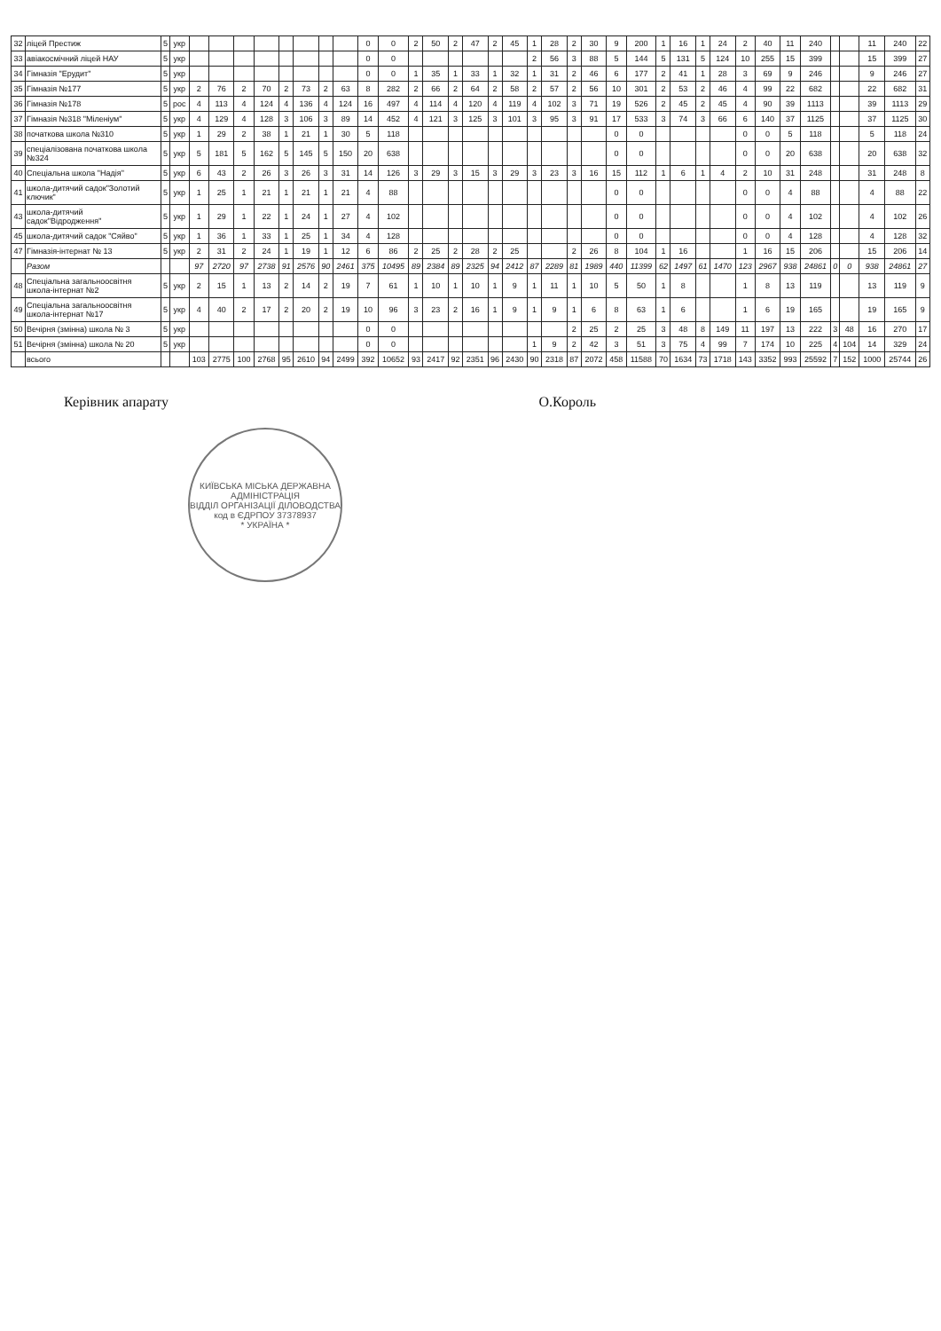| 32 | ліцей Престиж | 5 | укр | | | | | | | | | 0 | 0 | 2 | 50 | 2 | 47 | 2 | 45 | 1 | 28 | 2 | 30 | 9 | 200 | 1 | 16 | 1 | 24 | 2 | 40 | 11 | 240 | | | 11 | 240 | 22 |
| 33 | авіакосмічний ліцей НАУ | 5 | укр | | | | | | | | | 0 | 0 | | | | | | | 2 | 56 | 3 | 88 | 5 | 144 | 5 | 131 | 5 | 124 | 10 | 255 | 15 | 399 | | | 15 | 399 | 27 |
| 34 | Гімназія "Ерудит" | 5 | укр | | | | | | | | | 0 | 0 | 1 | 35 | 1 | 33 | 1 | 32 | 1 | 31 | 2 | 46 | 6 | 177 | 2 | 41 | 1 | 28 | 3 | 69 | 9 | 246 | | | 9 | 246 | 27 |
| 35 | Гімназія №177 | 5 | укр | 2 | 76 | 2 | 70 | 2 | 73 | 2 | 63 | 8 | 282 | 2 | 66 | 2 | 64 | 2 | 58 | 2 | 57 | 2 | 56 | 10 | 301 | 2 | 53 | 2 | 46 | 4 | 99 | 22 | 682 | | | 22 | 682 | 31 |
| 36 | Гімназія №178 | 5 | рос | 4 | 113 | 4 | 124 | 4 | 136 | 4 | 124 | 16 | 497 | 4 | 114 | 4 | 120 | 4 | 119 | 4 | 102 | 3 | 71 | 19 | 526 | 2 | 45 | 2 | 45 | 4 | 90 | 39 | 1113 | | | 39 | 1113 | 29 |
| 37 | Гімназія №318 "Міленіум" | 5 | укр | 4 | 129 | 4 | 128 | 3 | 106 | 3 | 89 | 14 | 452 | 4 | 121 | 3 | 125 | 3 | 101 | 3 | 95 | 3 | 91 | 17 | 533 | 3 | 74 | 3 | 66 | 6 | 140 | 37 | 1125 | | | 37 | 1125 | 30 |
| 38 | початкова школа №310 | 5 | укр | 1 | 29 | 2 | 38 | 1 | 21 | 1 | 30 | 5 | 118 | | | | | | | | | | | 0 | 0 | | | | | 0 | 0 | 5 | 118 | | | 5 | 118 | 24 |
| 39 | спеціалізована початкова школа №324 | 5 | укр | 5 | 181 | 5 | 162 | 5 | 145 | 5 | 150 | 20 | 638 | | | | | | | | | | | 0 | 0 | | | | | 0 | 0 | 20 | 638 | | | 20 | 638 | 32 |
| 40 | Спеціальна школа "Надія" | 5 | укр | 6 | 43 | 2 | 26 | 3 | 26 | 3 | 31 | 14 | 126 | 3 | 29 | 3 | 15 | 3 | 29 | 3 | 23 | 3 | 16 | 15 | 112 | 1 | 6 | 1 | 4 | 2 | 10 | 31 | 248 | | | 31 | 248 | 8 |
| 41 | школа-дитячий садок"Золотий ключик" | 5 | укр | 1 | 25 | 1 | 21 | 1 | 21 | 1 | 21 | 4 | 88 | | | | | | | | | | | 0 | 0 | | | | | 0 | 0 | 4 | 88 | | | 4 | 88 | 22 |
| 43 | школа-дитячий садок"Відродження" | 5 | укр | 1 | 29 | 1 | 22 | 1 | 24 | 1 | 27 | 4 | 102 | | | | | | | | | | | 0 | 0 | | | | | 0 | 0 | 4 | 102 | | | 4 | 102 | 26 |
| 45 | школа-дитячий садок "Сяйво" | 5 | укр | 1 | 36 | 1 | 33 | 1 | 25 | 1 | 34 | 4 | 128 | | | | | | | | | | | 0 | 0 | | | | | 0 | 0 | 4 | 128 | | | 4 | 128 | 32 |
| 47 | Гімназія-інтернат № 13 | 5 | укр | 2 | 31 | 2 | 24 | 1 | 19 | 1 | 12 | 6 | 86 | 2 | 25 | 2 | 28 | 2 | 25 | | | 2 | 26 | 8 | 104 | 1 | 16 | | | 1 | 16 | 15 | 206 | | | 15 | 206 | 14 |
| | Разом | | | 97 | 2720 | 97 | 2738 | 91 | 2576 | 90 | 2461 | 375 | 10495 | 89 | 2384 | 89 | 2325 | 94 | 2412 | 87 | 2289 | 81 | 1989 | 440 | 11399 | 62 | 1497 | 61 | 1470 | 123 | 2967 | 938 | 24861 | 0 | 0 | 938 | 24861 | 27 |
| 48 | Спеціальна загальноосвітня школа-інтернат №2 | 5 | укр | 2 | 15 | 1 | 13 | 2 | 14 | 2 | 19 | 7 | 61 | 1 | 10 | 1 | 10 | 1 | 9 | 1 | 11 | 1 | 10 | 5 | 50 | 1 | 8 | | | 1 | 8 | 13 | 119 | | | 13 | 119 | 9 |
| 49 | Спеціальна загальноосвітня школа-інтернат №17 | 5 | укр | 4 | 40 | 2 | 17 | 2 | 20 | 2 | 19 | 10 | 96 | 3 | 23 | 2 | 16 | 1 | 9 | 1 | 9 | 1 | 6 | 8 | 63 | 1 | 6 | | | 1 | 6 | 19 | 165 | | | 19 | 165 | 9 |
| 50 | Вечірня (змінна) школа № 3 | 5 | укр | | | | | | | | | 0 | 0 | | | | | | | | | 2 | 25 | 2 | 25 | 3 | 48 | 8 | 149 | 11 | 197 | 13 | 222 | 3 | 48 | 16 | 270 | 17 |
| 51 | Вечірня (змінна) школа № 20 | 5 | укр | | | | | | | | | 0 | 0 | | | | | | | 1 | 9 | 2 | 42 | 3 | 51 | 3 | 75 | 4 | 99 | 7 | 174 | 10 | 225 | 4 | 104 | 14 | 329 | 24 |
| | всього | | | 103 | 2775 | 100 | 2768 | 95 | 2610 | 94 | 2499 | 392 | 10652 | 93 | 2417 | 92 | 2351 | 96 | 2430 | 90 | 2318 | 87 | 2072 | 458 | 11588 | 70 | 1634 | 73 | 1718 | 143 | 3352 | 993 | 25592 | 7 | 152 | 1000 | 25744 | 26 |
Керівник апарату О.Король
КИЇВСЬКА МІСЬКА ДЕРЖАВНА АДМІНІСТРАЦІЯ
ВІДДІЛ ОРГАНІЗАЦІЇ ДІЛОВОДСТВА
код в ЄДРПОУ 37378937
* УКРАЇНА *